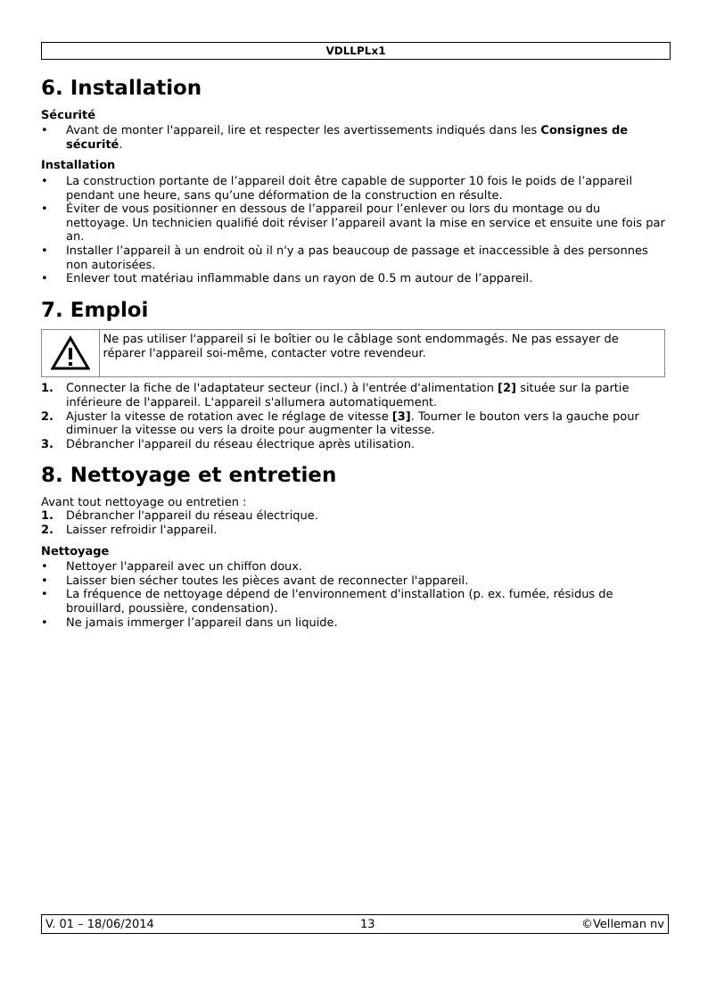VDLLPLx1
6. Installation
Sécurité
• Avant de monter l'appareil, lire et respecter les avertissements indiqués dans les Consignes de sécurité.
Installation
• La construction portante de l’appareil doit être capable de supporter 10 fois le poids de l’appareil pendant une heure, sans qu’une déformation de la construction en résulte.
• Éviter de vous positionner en dessous de l’appareil pour l’enlever ou lors du montage ou du nettoyage. Un technicien qualifié doit réviser l’appareil avant la mise en service et ensuite une fois par an.
• Installer l’appareil à un endroit où il n'y a pas beaucoup de passage et inaccessible à des personnes non autorisées.
• Enlever tout matériau inflammable dans un rayon de 0.5 m autour de l’appareil.
7. Emploi
Ne pas utiliser l'appareil si le boîtier ou le câblage sont endommagés. Ne pas essayer de réparer l'appareil soi-même, contacter votre revendeur.
1. Connecter la fiche de l'adaptateur secteur (incl.) à l'entrée d'alimentation [2] située sur la partie inférieure de l'appareil. L'appareil s'allumera automatiquement.
2. Ajuster la vitesse de rotation avec le réglage de vitesse [3]. Tourner le bouton vers la gauche pour diminuer la vitesse ou vers la droite pour augmenter la vitesse.
3. Débrancher l'appareil du réseau électrique après utilisation.
8. Nettoyage et entretien
Avant tout nettoyage ou entretien :
1. Débrancher l'appareil du réseau électrique.
2. Laisser refroidir l'appareil.
Nettoyage
• Nettoyer l'appareil avec un chiffon doux.
• Laisser bien sécher toutes les pièces avant de reconnecter l'appareil.
• La fréquence de nettoyage dépend de l'environnement d'installation (p. ex. fumée, résidus de brouillard, poussière, condensation).
• Ne jamais immerger l’appareil dans un liquide.
V. 01 – 18/06/2014 13 ©Velleman nv